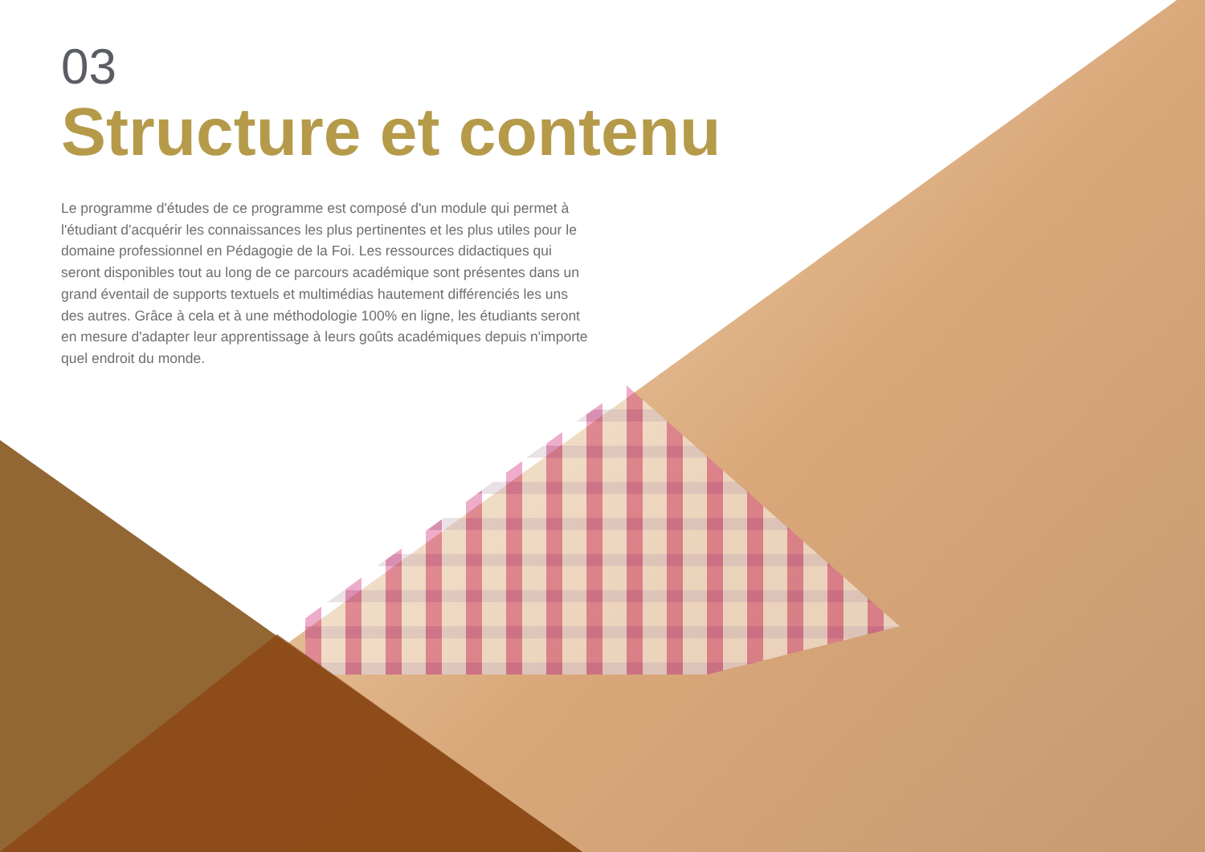03
Structure et contenu
Le programme d'études de ce programme est composé d'un module qui permet à l'étudiant d'acquérir les connaissances les plus pertinentes et les plus utiles pour le domaine professionnel en Pédagogie de la Foi. Les ressources didactiques qui seront disponibles tout au long de ce parcours académique sont présentes dans un grand éventail de supports textuels et multimédias hautement différenciés les uns des autres. Grâce à cela et à une méthodologie 100% en ligne, les étudiants seront en mesure d'adapter leur apprentissage à leurs goûts académiques depuis n'importe quel endroit du monde.